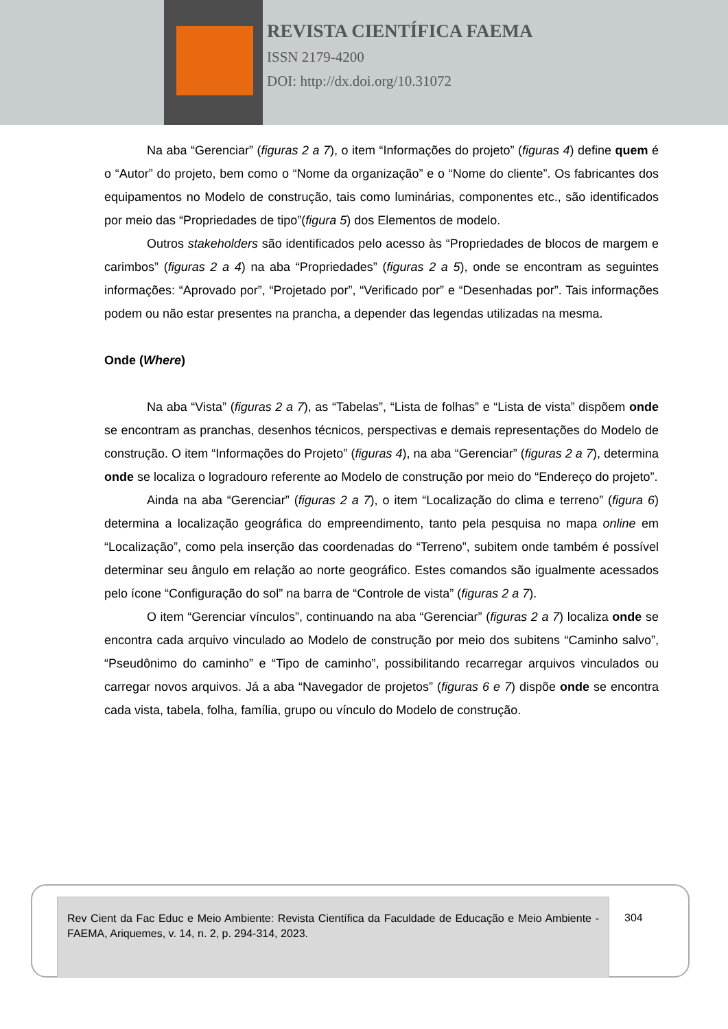REVISTA CIENTÍFICA FAEMA
ISSN 2179-4200
DOI: http://dx.doi.org/10.31072
Na aba “Gerenciar” (figuras 2 a 7), o item “Informações do projeto” (figuras 4) define quem é o “Autor” do projeto, bem como o “Nome da organização” e o “Nome do cliente”. Os fabricantes dos equipamentos no Modelo de construção, tais como luminárias, componentes etc., são identificados por meio das “Propriedades de tipo”(figura 5) dos Elementos de modelo.
Outros stakeholders são identificados pelo acesso às “Propriedades de blocos de margem e carimbos” (figuras 2 a 4) na aba “Propriedades” (figuras 2 a 5), onde se encontram as seguintes informações: “Aprovado por”, “Projetado por”, “Verificado por” e “Desenhadas por”. Tais informações podem ou não estar presentes na prancha, a depender das legendas utilizadas na mesma.
Onde (Where)
Na aba “Vista” (figuras 2 a 7), as “Tabelas”, “Lista de folhas” e “Lista de vista” dispõem onde se encontram as pranchas, desenhos técnicos, perspectivas e demais representações do Modelo de construção. O item “Informações do Projeto” (figuras 4), na aba “Gerenciar” (figuras 2 a 7), determina onde se localiza o logradouro referente ao Modelo de construção por meio do “Endereço do projeto”.
Ainda na aba “Gerenciar” (figuras 2 a 7), o item “Localização do clima e terreno” (figura 6) determina a localização geográfica do empreendimento, tanto pela pesquisa no mapa online em “Localização”, como pela inserção das coordenadas do “Terreno”, subitem onde também é possível determinar seu ângulo em relação ao norte geográfico. Estes comandos são igualmente acessados pelo ícone “Configuração do sol” na barra de “Controle de vista” (figuras 2 a 7).
O item “Gerenciar vínculos”, continuando na aba “Gerenciar” (figuras 2 a 7) localiza onde se encontra cada arquivo vinculado ao Modelo de construção por meio dos subitens “Caminho salvo”, “Pseudônimo do caminho” e “Tipo de caminho”, possibilitando recarregar arquivos vinculados ou carregar novos arquivos. Já a aba “Navegador de projetos” (figuras 6 e 7) dispõe onde se encontra cada vista, tabela, folha, família, grupo ou vínculo do Modelo de construção.
Rev Cient da Fac Educ e Meio Ambiente: Revista Científica da Faculdade de Educação e Meio Ambiente - FAEMA, Ariquemes, v. 14, n. 2, p. 294-314, 2023.
304